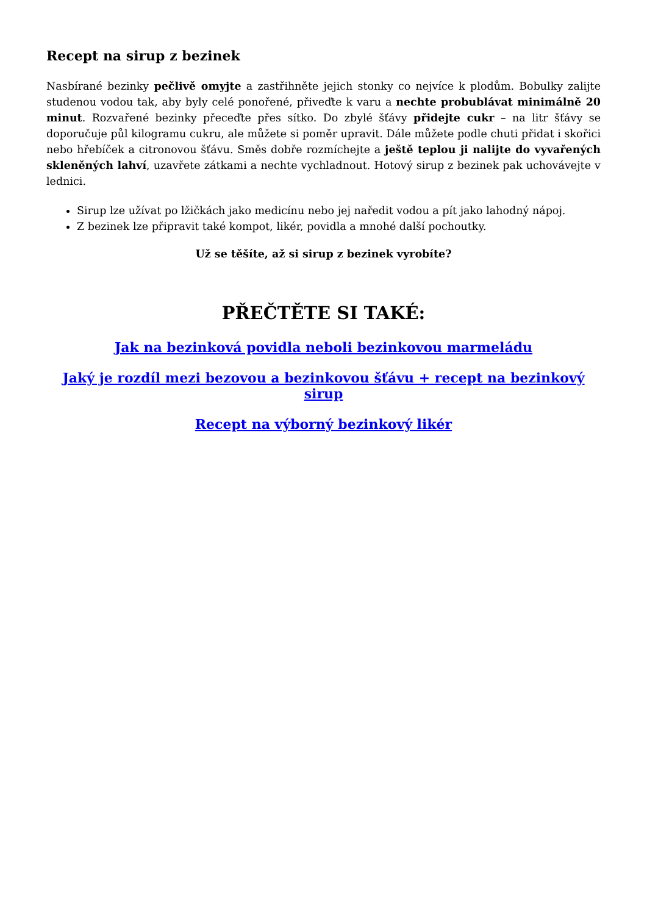Recept na sirup z bezinek
Nasbírané bezinky pečlivě omyjte a zastřihněte jejich stonky co nejvíce k plodům. Bobulky zalijte studenou vodou tak, aby byly celé ponořené, přiveďte k varu a nechte probublávat minimálně 20 minut. Rozvařené bezinky přeceďte přes sítko. Do zbylé šťávy přidejte cukr – na litr šťávy se doporučuje půl kilogramu cukru, ale můžete si poměr upravit. Dále můžete podle chuti přidat i skořici nebo hřebíček a citronovou šťávu. Směs dobře rozmíchejte a ještě teplou ji nalijte do vyvařených skleněných lahví, uzavřete zátkami a nechte vychladnout. Hotový sirup z bezinek pak uchovávejte v lednici.
Sirup lze užívat po lžičkách jako medicínu nebo jej naředit vodou a pít jako lahodný nápoj.
Z bezinek lze připravit také kompot, likér, povidla a mnohé další pochoutky.
Už se těšíte, až si sirup z bezinek vyrobíte?
PŘEČTĚTE SI TAKÉ:
Jak na bezinková povidla neboli bezinkovou marmeládu
Jaký je rozdíl mezi bezovou a bezinkovou šťávu + recept na bezinkový sirup
Recept na výborný bezinkový likér